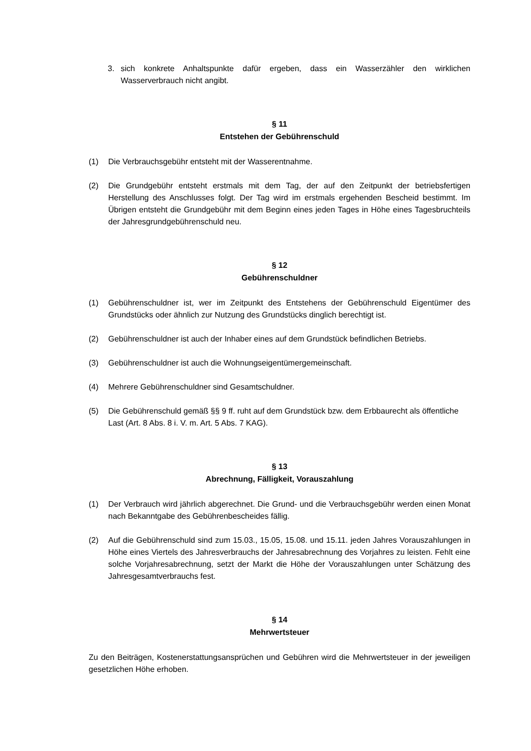3. sich konkrete Anhaltspunkte dafür ergeben, dass ein Wasserzähler den wirklichen Wasserverbrauch nicht angibt.
§ 11
Entstehen der Gebührenschuld
(1) Die Verbrauchsgebühr entsteht mit der Wasserentnahme.
(2) Die Grundgebühr entsteht erstmals mit dem Tag, der auf den Zeitpunkt der betriebsfertigen Herstellung des Anschlusses folgt. Der Tag wird im erstmals ergehenden Bescheid bestimmt. Im Übrigen entsteht die Grundgebühr mit dem Beginn eines jeden Tages in Höhe eines Tagesbruchteils der Jahresgrundgebührenschuld neu.
§ 12
Gebührenschuldner
(1) Gebührenschuldner ist, wer im Zeitpunkt des Entstehens der Gebührenschuld Eigentümer des Grundstücks oder ähnlich zur Nutzung des Grundstücks dinglich berechtigt ist.
(2) Gebührenschuldner ist auch der Inhaber eines auf dem Grundstück befindlichen Betriebs.
(3) Gebührenschuldner ist auch die Wohnungseigentümergemeinschaft.
(4) Mehrere Gebührenschuldner sind Gesamtschuldner.
(5) Die Gebührenschuld gemäß §§ 9 ff. ruht auf dem Grundstück bzw. dem Erbbaurecht als öffentliche Last (Art. 8 Abs. 8 i. V. m. Art. 5 Abs. 7 KAG).
§ 13
Abrechnung, Fälligkeit, Vorauszahlung
(1) Der Verbrauch wird jährlich abgerechnet. Die Grund- und die Verbrauchsgebühr werden einen Monat nach Bekanntgabe des Gebührenbescheides fällig.
(2) Auf die Gebührenschuld sind zum 15.03., 15.05, 15.08. und 15.11. jeden Jahres Vorauszahlungen in Höhe eines Viertels des Jahresverbrauchs der Jahresabrechnung des Vorjahres zu leisten. Fehlt eine solche Vorjahresabrechnung, setzt der Markt die Höhe der Vorauszahlungen unter Schätzung des Jahresgesamtverbrauchs fest.
§ 14
Mehrwertsteuer
Zu den Beiträgen, Kostenerstattungsansprüchen und Gebühren wird die Mehrwertsteuer in der jeweiligen gesetzlichen Höhe erhoben.